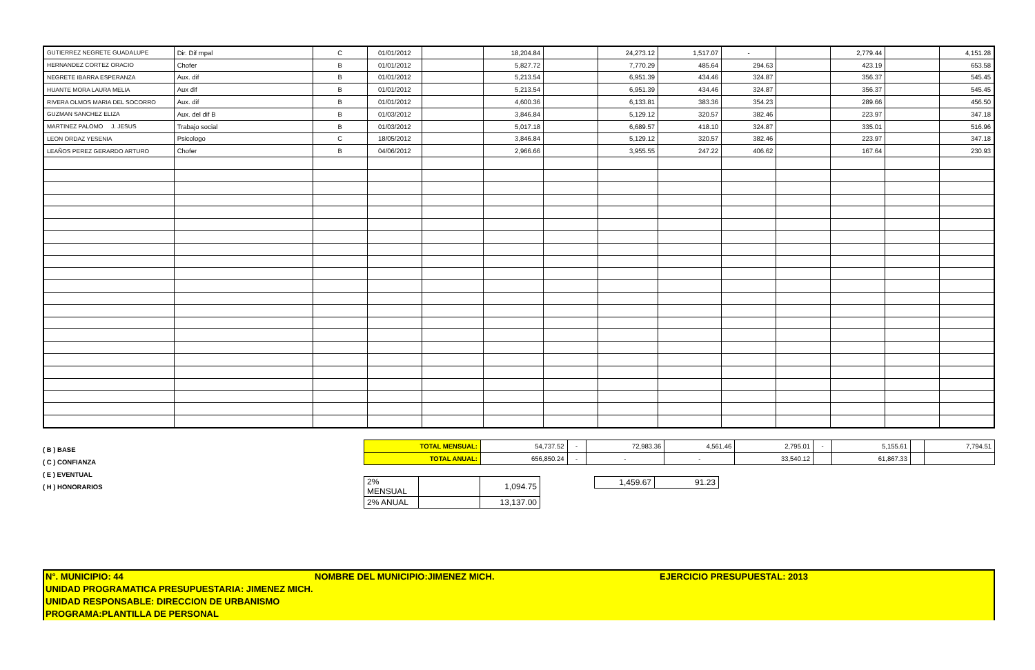| GUTIERREZ NEGRETE GUADALUPE | Dir. Dif mpal | C | 01/01/2012 | | 18,204.84 | | 24,273.12 | 1,517.07 | - | | 2,779.44 | | 4,151.28 |
| HERNANDEZ CORTEZ ORACIO | Chofer | B | 01/01/2012 | | 5,827.72 | | 7,770.29 | 485.64 | 294.63 | | 423.19 | | 653.58 |
| NEGRETE IBARRA ESPERANZA | Aux. dif | B | 01/01/2012 | | 5,213.54 | | 6,951.39 | 434.46 | 324.87 | | 356.37 | | 545.45 |
| HUANTE MORA LAURA MELIA | Aux dif | B | 01/01/2012 | | 5,213.54 | | 6,951.39 | 434.46 | 324.87 | | 356.37 | | 545.45 |
| RIVERA OLMOS MARIA DEL SOCORRO | Aux. dif | B | 01/01/2012 | | 4,600.36 | | 6,133.81 | 383.36 | 354.23 | | 289.66 | | 456.50 |
| GUZMAN SANCHEZ ELIZA | Aux. del dif B | B | 01/03/2012 | | 3,846.84 | | 5,129.12 | 320.57 | 382.46 | | 223.97 | | 347.18 |
| MARTINEZ PALOMO J. JESUS | Trabajo social | B | 01/03/2012 | | 5,017.18 | | 6,689.57 | 418.10 | 324.87 | | 335.01 | | 516.96 |
| LEON ORDAZ YESENIA | Psicologo | C | 18/05/2012 | | 3,846.84 | | 5,129.12 | 320.57 | 382.46 | | 223.97 | | 347.18 |
| LEAÑOS PEREZ GERARDO ARTURO | Chofer | B | 04/06/2012 | | 2,966.66 | | 3,955.55 | 247.22 | 406.62 | | 167.64 | | 230.93 |
( B ) BASE
( C ) CONFIANZA
( E ) EVENTUAL
( H ) HONORARIOS
| TOTAL MENSUAL: | 54,737.52 | - | 72,983.36 | 4,561.46 | 2,795.01 | - | 5,155.61 | | 7,794.51 |
| TOTAL ANUAL: | 656,850.24 | - | - | - | 33,540.12 | | 61,867.33 | | |
| 2% MENSUAL | | 1,094.75 |
| 2% ANUAL | | 13,137.00 |
| 1,459.67 | 91.23 |
N°. MUNICIPIO: 44 NOMBRE DEL MUNICIPIO:JIMENEZ MICH. EJERCICIO PRESUPUESTAL: 2013
UNIDAD PROGRAMATICA PRESUPUESTARIA: JIMENEZ MICH.
UNIDAD RESPONSABLE: DIRECCION DE URBANISMO
PROGRAMA:PLANTILLA DE PERSONAL